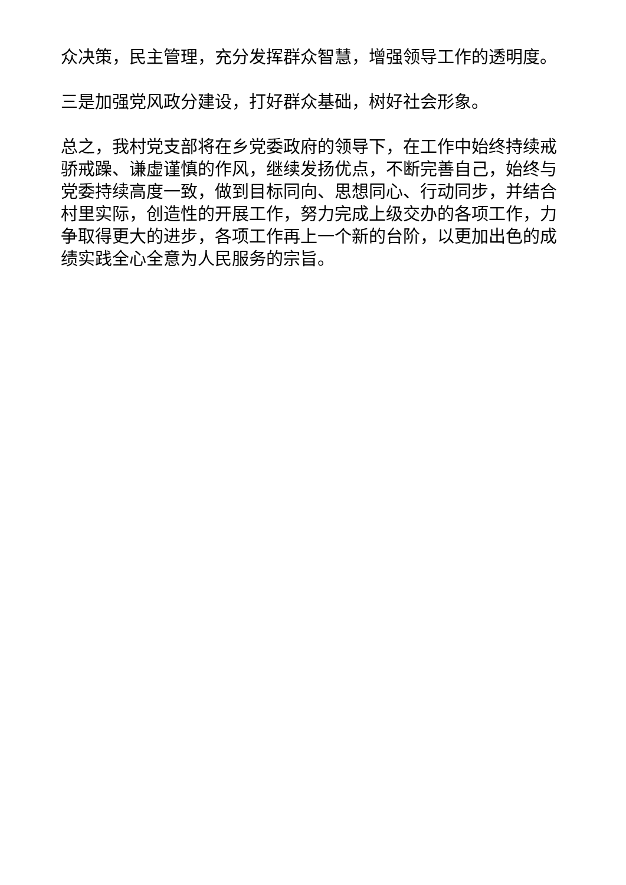众决策，民主管理，充分发挥群众智慧，增强领导工作的透明度。
三是加强党风政分建设，打好群众基础，树好社会形象。
总之，我村党支部将在乡党委政府的领导下，在工作中始终持续戒骄戒躁、谦虚谨慎的作风，继续发扬优点，不断完善自己，始终与党委持续高度一致，做到目标同向、思想同心、行动同步，并结合村里实际，创造性的开展工作，努力完成上级交办的各项工作，力争取得更大的进步，各项工作再上一个新的台阶，以更加出色的成绩实践全心全意为人民服务的宗旨。